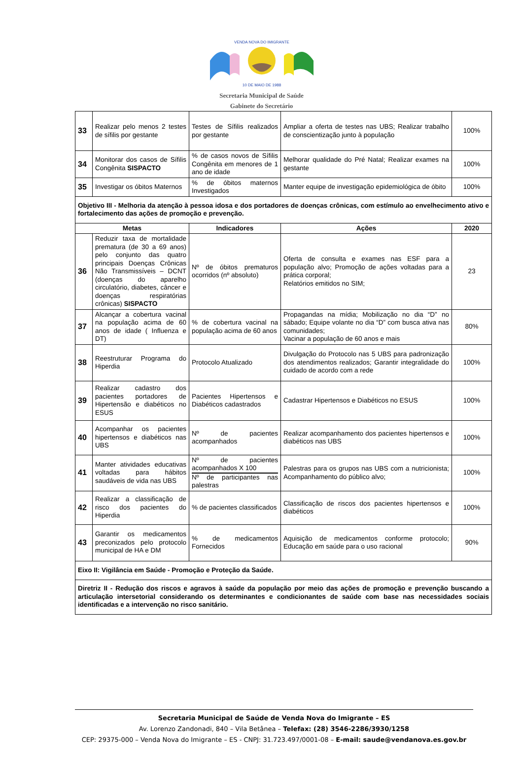VENDA NOVA DO IMIGRANTE
10 DE MAIO DE 1988
Secretaria Municipal de Saúde
Gabinete do Secretário
| 33 | Realizar pelo menos 2 testes de sífilis por gestante | Testes de Sífilis realizados por gestante | Ampliar a oferta de testes nas UBS; Realizar trabalho de conscientização junto à população | 100% |
| 34 | Monitorar dos casos de Sífilis Congênita SISPACTO | % de casos novos de Sífilis Congênita em menores de 1 ano de idade | Melhorar qualidade do Pré Natal; Realizar exames na gestante | 100% |
| 35 | Investigar os óbitos Maternos | % de óbitos maternos Investigados | Manter equipe de investigação epidemiológica de óbito | 100% |
| Objetivo III - Melhoria da atenção à pessoa idosa e dos portadores de doenças crônicas, com estímulo ao envelhecimento ativo e fortalecimento das ações de promoção e prevenção. | | | | |
| Metas | | Indicadores | Ações | 2020 |
| 36 | Reduzir taxa de mortalidade prematura (de 30 a 69 anos) pelo conjunto das quatro principais Doenças Crônicas Não Transmissíveis – DCNT (doenças do aparelho circulatório, diabetes, câncer e doenças respiratórias crônicas) SISPACTO | Nº de óbitos prematuros ocorridos (nº absoluto) | Oferta de consulta e exames nas ESF para a população alvo; Promoção de ações voltadas para a prática corporal; Relatórios emitidos no SIM; | 23 |
| 37 | Alcançar a cobertura vacinal na população acima de 60 anos de idade ( Influenza e DT) | % de cobertura vacinal na população acima de 60 anos | Propagandas na mídia; Mobilização no dia “D” no sábado; Equipe volante no dia “D” com busca ativa nas comunidades; Vacinar a população de 60 anos e mais | 80% |
| 38 | Reestruturar Programa do Hiperdia | Protocolo Atualizado | Divulgação do Protocolo nas 5 UBS para padronização dos atendimentos realizados; Garantir integralidade do cuidado de acordo com a rede | 100% |
| 39 | Realizar cadastro dos pacientes portadores de Hipertensão e diabéticos no ESUS | Pacientes Hipertensos e Diabéticos cadastrados | Cadastrar Hipertensos e Diabéticos no ESUS | 100% |
| 40 | Acompanhar os pacientes hipertensos e diabéticos nas UBS | Nº de pacientes acompanhados | Realizar acompanhamento dos pacientes hipertensos e diabéticos nas UBS | 100% |
| 41 | Manter atividades educativas voltadas para hábitos saudáveis de vida nas UBS | Nº de pacientes acompanhados X 100 Nº de participantes nas palestras | Palestras para os grupos nas UBS com a nutricionista; Acompanhamento do público alvo; | 100% |
| 42 | Realizar a classificação de risco dos pacientes do Hiperdia | % de pacientes classificados | Classificação de riscos dos pacientes hipertensos e diabéticos | 100% |
| 43 | Garantir os medicamentos preconizados pelo protocolo municipal de HA e DM | % de medicamentos Fornecidos | Aquisição de medicamentos conforme protocolo; Educação em saúde para o uso racional | 90% |
| Eixo II: Vigilância em Saúde - Promoção e Proteção da Saúde. | | | | |
| Diretriz II - Redução dos riscos e agravos à saúde da população por meio das ações de promoção e prevenção buscando a articulação intersetorial considerando os determinantes e condicionantes de saúde com base nas necessidades sociais identificadas e a intervenção no risco sanitário. | | | | |
Secretaria Municipal de Saúde de Venda Nova do Imigrante – ES
Av. Lorenzo Zandonadi, 840 – Vila Betânea – Telefax: (28) 3546-2286/3930/1258
CEP: 29375-000 – Venda Nova do Imigrante – ES - CNPJ: 31.723.497/0001-08 – E-mail: saude@vendanova.es.gov.br